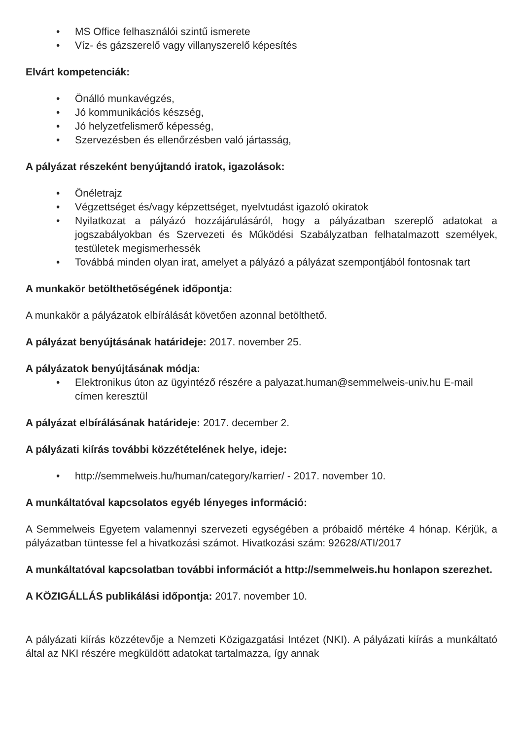• MS Office felhasználói szintű ismerete
• Víz- és gázszerelő vagy villanyszerelő képesítés
Elvárt kompetenciák:
• Önálló munkavégzés,
• Jó kommunikációs készség,
• Jó helyzetfelismerő képesség,
• Szervezésben és ellenőrzésben való jártasság,
A pályázat részeként benyújtandó iratok, igazolások:
• Önéletrajz
• Végzettséget és/vagy képzettséget, nyelvtudást igazoló okiratok
• Nyilatkozat a pályázó hozzájárulásáról, hogy a pályázatban szereplő adatokat a jogszabályokban és Szervezeti és Működési Szabályzatban felhatalmazott személyek, testületek megismerhessék
• Továbbá minden olyan irat, amelyet a pályázó a pályázat szempontjából fontosnak tart
A munkakör betölthetőségének időpontja:
A munkakör a pályázatok elbírálását követően azonnal betölthető.
A pályázat benyújtásának határideje: 2017. november 25.
A pályázatok benyújtásának módja:
• Elektronikus úton az ügyintéző részére a palyazat.human@semmelweis-univ.hu E-mail címen keresztül
A pályázat elbírálásának határideje: 2017. december 2.
A pályázati kiírás további közzétételének helye, ideje:
• http://semmelweis.hu/human/category/karrier/ - 2017. november 10.
A munkáltatóval kapcsolatos egyéb lényeges információ:
A Semmelweis Egyetem valamennyi szervezeti egységében a próbaidő mértéke 4 hónap. Kérjük, a pályázatban tüntesse fel a hivatkozási számot. Hivatkozási szám: 92628/ATI/2017
A munkáltatóval kapcsolatban további információt a http://semmelweis.hu honlapon szerezhet.
A KÖZIGÁLLÁS publikálási időpontja: 2017. november 10.
A pályázati kiírás közzétevője a Nemzeti Közigazgatási Intézet (NKI). A pályázati kiírás a munkáltató által az NKI részére megküldött adatokat tartalmazza, így annak